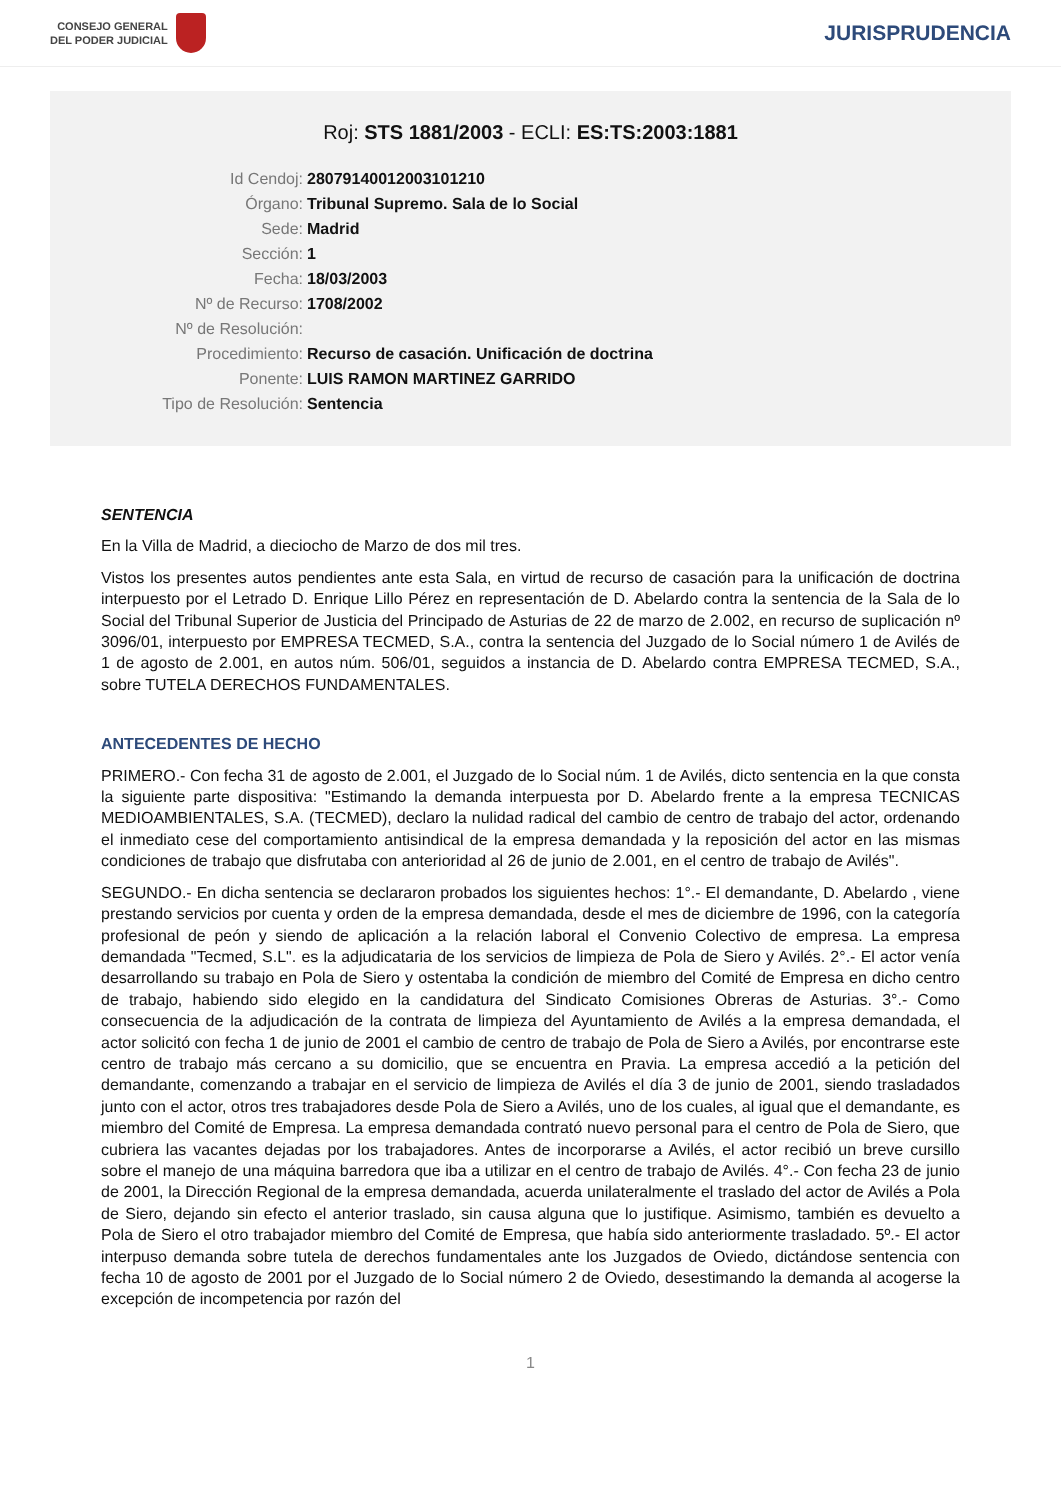CONSEJO GENERAL
DEL PODER JUDICIAL
JURISPRUDENCIA
Roj: STS 1881/2003 - ECLI: ES:TS:2003:1881
Id Cendoj: 28079140012003101210
Órgano: Tribunal Supremo. Sala de lo Social
Sede: Madrid
Sección: 1
Fecha: 18/03/2003
Nº de Recurso: 1708/2002
Nº de Resolución:
Procedimiento: Recurso de casación. Unificación de doctrina
Ponente: LUIS RAMON MARTINEZ GARRIDO
Tipo de Resolución: Sentencia
SENTENCIA
En la Villa de Madrid, a dieciocho de Marzo de dos mil tres.
Vistos los presentes autos pendientes ante esta Sala, en virtud de recurso de casación para la unificación de doctrina interpuesto por el Letrado D. Enrique Lillo Pérez en representación de D. Abelardo contra la sentencia de la Sala de lo Social del Tribunal Superior de Justicia del Principado de Asturias de 22 de marzo de 2.002, en recurso de suplicación nº 3096/01, interpuesto por EMPRESA TECMED, S.A., contra la sentencia del Juzgado de lo Social número 1 de Avilés de 1 de agosto de 2.001, en autos núm. 506/01, seguidos a instancia de D. Abelardo contra EMPRESA TECMED, S.A., sobre TUTELA DERECHOS FUNDAMENTALES.
ANTECEDENTES DE HECHO
PRIMERO.- Con fecha 31 de agosto de 2.001, el Juzgado de lo Social núm. 1 de Avilés, dicto sentencia en la que consta la siguiente parte dispositiva: "Estimando la demanda interpuesta por D. Abelardo frente a la empresa TECNICAS MEDIOAMBIENTALES, S.A. (TECMED), declaro la nulidad radical del cambio de centro de trabajo del actor, ordenando el inmediato cese del comportamiento antisindical de la empresa demandada y la reposición del actor en las mismas condiciones de trabajo que disfrutaba con anterioridad al 26 de junio de 2.001, en el centro de trabajo de Avilés".
SEGUNDO.- En dicha sentencia se declararon probados los siguientes hechos: 1°.- El demandante, D. Abelardo , viene prestando servicios por cuenta y orden de la empresa demandada, desde el mes de diciembre de 1996, con la categoría profesional de peón y siendo de aplicación a la relación laboral el Convenio Colectivo de empresa. La empresa demandada "Tecmed, S.L". es la adjudicataria de los servicios de limpieza de Pola de Siero y Avilés. 2°.- El actor venía desarrollando su trabajo en Pola de Siero y ostentaba la condición de miembro del Comité de Empresa en dicho centro de trabajo, habiendo sido elegido en la candidatura del Sindicato Comisiones Obreras de Asturias. 3°.- Como consecuencia de la adjudicación de la contrata de limpieza del Ayuntamiento de Avilés a la empresa demandada, el actor solicitó con fecha 1 de junio de 2001 el cambio de centro de trabajo de Pola de Siero a Avilés, por encontrarse este centro de trabajo más cercano a su domicilio, que se encuentra en Pravia. La empresa accedió a la petición del demandante, comenzando a trabajar en el servicio de limpieza de Avilés el día 3 de junio de 2001, siendo trasladados junto con el actor, otros tres trabajadores desde Pola de Siero a Avilés, uno de los cuales, al igual que el demandante, es miembro del Comité de Empresa. La empresa demandada contrató nuevo personal para el centro de Pola de Siero, que cubriera las vacantes dejadas por los trabajadores. Antes de incorporarse a Avilés, el actor recibió un breve cursillo sobre el manejo de una máquina barredora que iba a utilizar en el centro de trabajo de Avilés. 4°.- Con fecha 23 de junio de 2001, la Dirección Regional de la empresa demandada, acuerda unilateralmente el traslado del actor de Avilés a Pola de Siero, dejando sin efecto el anterior traslado, sin causa alguna que lo justifique. Asimismo, también es devuelto a Pola de Siero el otro trabajador miembro del Comité de Empresa, que había sido anteriormente trasladado. 5º.- El actor interpuso demanda sobre tutela de derechos fundamentales ante los Juzgados de Oviedo, dictándose sentencia con fecha 10 de agosto de 2001 por el Juzgado de lo Social número 2 de Oviedo, desestimando la demanda al acogerse la excepción de incompetencia por razón del
1